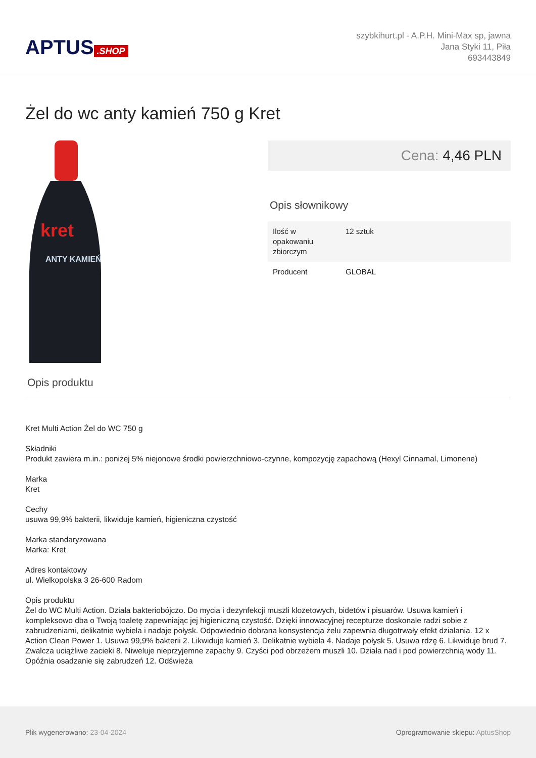APTUS.SHOP
szybkihurt.pl - A.P.H. Mini-Max sp, jawna
Jana Styki 11, Piła
693443849
Żel do wc anty kamień 750 g Kret
kret
ANTY KAMIEŃ
Cena: 4,46 PLN
Opis słownikowy
| Ilość w opakowaniu zbiorczym | 12 sztuk |
| Producent | GLOBAL |
Opis produktu
Kret Multi Action Żel do WC 750 g
Składniki
Produkt zawiera m.in.: poniżej 5% niejonowe środki powierzchniowo-czynne, kompozycję zapachową (Hexyl Cinnamal, Limonene)
Marka
Kret
Cechy
usuwa 99,9% bakterii, likwiduje kamień, higieniczna czystość
Marka standaryzowana
Marka: Kret
Adres kontaktowy
ul. Wielkopolska 3 26-600 Radom
Opis produktu
Żel do WC Multi Action. Działa bakteriobójczo. Do mycia i dezynfekcji muszli klozetowych, bidetów i pisuarów. Usuwa kamień i kompleksowo dba o Twoją toaletę zapewniając jej higieniczną czystość. Dzięki innowacyjnej recepturze doskonale radzi sobie z zabrudzeniami, delikatnie wybiela i nadaje połysk. Odpowiednio dobrana konsystencja żelu zapewnia długotrwały efekt działania. 12 x Action Clean Power 1. Usuwa 99,9% bakterii 2. Likwiduje kamień 3. Delikatnie wybiela 4. Nadaje połysk 5. Usuwa rdzę 6. Likwiduje brud 7. Zwalcza uciążliwe zacieki 8. Niweluje nieprzyjemne zapachy 9. Czyści pod obrzeżem muszli 10. Działa nad i pod powierzchnią wody 11. Opóźnia osadzanie się zabrudzeń 12. Odświeża
Plik wygenerowano: 23-04-2024
Oprogramowanie sklepu: AptusShop